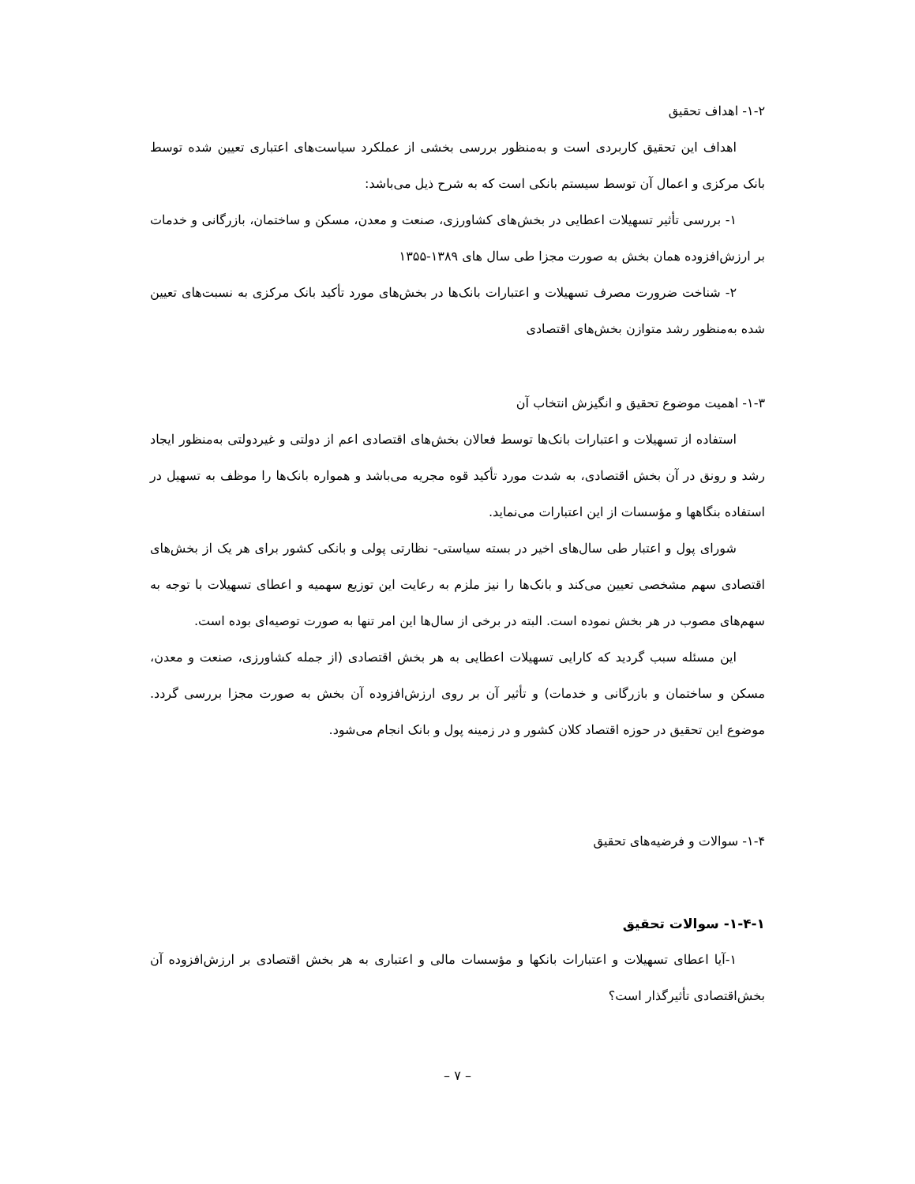۱-۲- اهداف تحقیق
اهداف این تحقیق کاربردی است و به‌منظور بررسی بخشی از عملکرد سیاست‌های اعتباری تعیین شده توسط بانک مرکزی و اعمال آن توسط سیستم بانکی است که به شرح ذیل می‌باشد:
۱- بررسی تأثیر تسهیلات اعطایی در بخش‌های کشاورزی، صنعت و معدن، مسکن و ساختمان، بازرگانی و خدمات بر ارزش‌افزوده همان بخش به صورت مجزا طی سال های ۱۳۸۹-۱۳۵۵
۲- شناخت ضرورت مصرف تسهیلات و اعتبارات بانک‌ها در بخش‌های مورد تأکید بانک مرکزی به نسبت‌های تعیین شده به‌منظور رشد متوازن بخش‌های اقتصادی
۱-۳- اهمیت موضوع تحقیق و انگیزش انتخاب آن
استفاده از تسهیلات و اعتبارات بانک‌ها توسط فعالان بخش‌های اقتصادی اعم از دولتی و غیردولتی به‌منظور ایجاد رشد و رونق در آن بخش اقتصادی، به شدت مورد تأکید قوه مجریه می‌باشد و همواره بانک‌ها را موظف به تسهیل در استفاده بنگاهها و مؤسسات از این اعتبارات می‌نماید.
شورای پول و اعتبار طی سال‌های اخیر در بسته سیاستی- نظارتی پولی و بانکی کشور برای هر یک از بخش‌های اقتصادی سهم مشخصی تعیین می‌کند و بانک‌ها را نیز ملزم به رعایت این توزیع سهمیه و اعطای تسهیلات با توجه به سهم‌های مصوب در هر بخش نموده است. البته در برخی از سال‌ها این امر تنها به صورت توصیه‌ای بوده است.
این مسئله سبب گردید که کارایی تسهیلات اعطایی به هر بخش اقتصادی (از جمله کشاورزی، صنعت و معدن، مسکن و ساختمان و بازرگانی و خدمات) و تأثیر آن بر روی ارزش‌افزوده آن بخش به صورت مجزا بررسی گردد. موضوع این تحقیق در حوزه اقتصاد کلان کشور و در زمینه پول و بانک انجام می‌شود.
۱-۴- سوالات و فرضیه‌های تحقیق
۱-۴-۱- سوالات تحقیق
۱-آیا اعطای تسهیلات و اعتبارات بانکها و مؤسسات مالی و اعتباری به هر بخش اقتصادی بر ارزش‌افزوده آن بخش‌اقتصادی تأثیرگذار است؟
– ۷ –